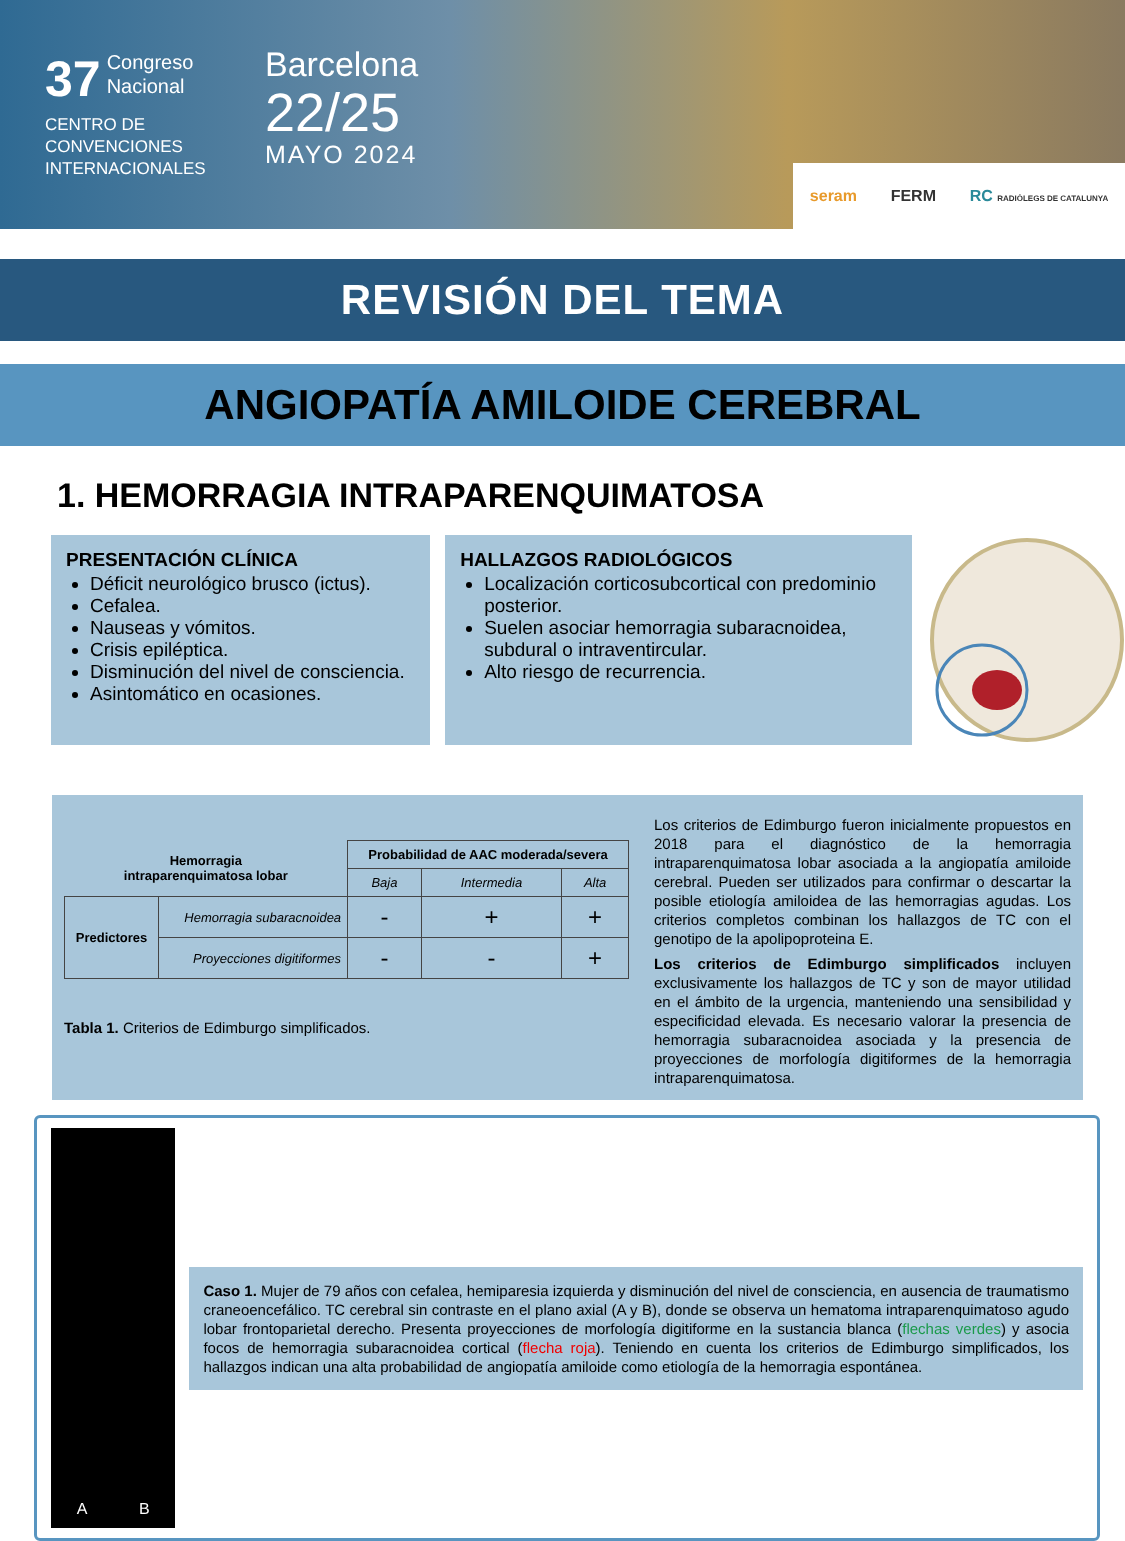37
Congreso
Nacional
CENTRO DE
CONVENCIONES
INTERNACIONALES
Barcelona
22/25
MAYO 2024
seram FERM RC RADIÒLEGS DE CATALUNYA
REVISIÓN DEL TEMA
ANGIOPATÍA AMILOIDE CEREBRAL
1. HEMORRAGIA INTRAPARENQUIMATOSA
PRESENTACIÓN CLÍNICA
Déficit neurológico brusco (ictus).
Cefalea.
Nauseas y vómitos.
Crisis epiléptica.
Disminución del nivel de consciencia.
Asintomático en ocasiones.
HALLAZGOS RADIOLÓGICOS
Localización corticosubcortical con predominio posterior.
Suelen asociar hemorragia subaracnoidea, subdural o intraventircular.
Alto riesgo de recurrencia.
| Hemorragia intraparenquimatosa lobar | | Probabilidad de AAC moderada/severa | | |
| --- | --- | --- | --- | --- |
| | | Baja | Intermedia | Alta |
| Predictores | Hemorragia subaracnoidea | - | + | + |
| | Proyecciones digitiformes | - | - | + |
Tabla 1. Criterios de Edimburgo simplificados.
Los criterios de Edimburgo fueron inicialmente propuestos en 2018 para el diagnóstico de la hemorragia intraparenquimatosa lobar asociada a la angiopatía amiloide cerebral. Pueden ser utilizados para confirmar o descartar la posible etiología amiloidea de las hemorragias agudas. Los criterios completos combinan los hallazgos de TC con el genotipo de la apolipoproteina E.
Los criterios de Edimburgo simplificados incluyen exclusivamente los hallazgos de TC y son de mayor utilidad en el ámbito de la urgencia, manteniendo una sensibilidad y especificidad elevada. Es necesario valorar la presencia de hemorragia subaracnoidea asociada y la presencia de proyecciones de morfología digitiformes de la hemorragia intraparenquimatosa.
A B
Caso 1. Mujer de 79 años con cefalea, hemiparesia izquierda y disminución del nivel de consciencia, en ausencia de traumatismo craneoencefálico. TC cerebral sin contraste en el plano axial (A y B), donde se observa un hematoma intraparenquimatoso agudo lobar frontoparietal derecho. Presenta proyecciones de morfología digitiforme en la sustancia blanca (flechas verdes) y asocia focos de hemorragia subaracnoidea cortical (flecha roja). Teniendo en cuenta los criterios de Edimburgo simplificados, los hallazgos indican una alta probabilidad de angiopatía amiloide como etiología de la hemorragia espontánea.